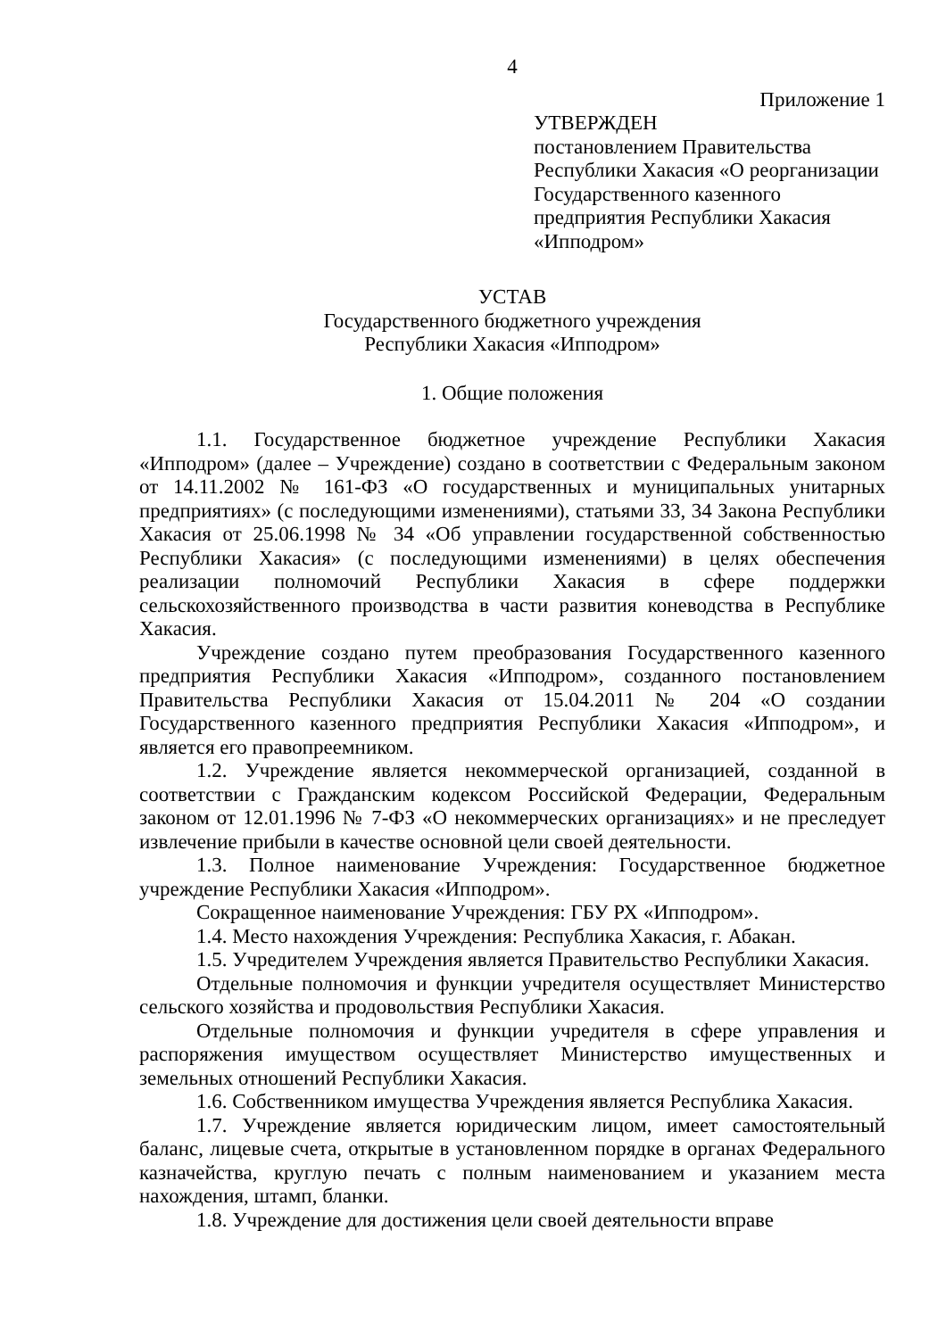4
Приложение 1
УТВЕРЖДЕН
постановлением Правительства Республики Хакасия «О реорганизации Государственного казенного предприятия Республики Хакасия «Ипподром»
УСТАВ
Государственного бюджетного учреждения
Республики Хакасия «Ипподром»
1. Общие положения
1.1. Государственное бюджетное учреждение Республики Хакасия «Ипподром» (далее – Учреждение) создано в соответствии с Федеральным законом от 14.11.2002 № 161-ФЗ «О государственных и муниципальных унитарных предприятиях» (с последующими изменениями), статьями 33, 34 Закона Республики Хакасия от 25.06.1998 № 34 «Об управлении государственной собственностью Республики Хакасия» (с последующими изменениями) в целях обеспечения реализации полномочий Республики Хакасия в сфере поддержки сельскохозяйственного производства в части развития коневодства в Республике Хакасия.
Учреждение создано путем преобразования Государственного казенного предприятия Республики Хакасия «Ипподром», созданного постановлением Правительства Республики Хакасия от 15.04.2011 № 204 «О создании Государственного казенного предприятия Республики Хакасия «Ипподром», и является его правопреемником.
1.2. Учреждение является некоммерческой организацией, созданной в соответствии с Гражданским кодексом Российской Федерации, Федеральным законом от 12.01.1996 № 7-ФЗ «О некоммерческих организациях» и не преследует извлечение прибыли в качестве основной цели своей деятельности.
1.3. Полное наименование Учреждения: Государственное бюджетное учреждение Республики Хакасия «Ипподром».
Сокращенное наименование Учреждения: ГБУ РХ «Ипподром».
1.4. Место нахождения Учреждения: Республика Хакасия, г. Абакан.
1.5. Учредителем Учреждения является Правительство Республики Хакасия.
Отдельные полномочия и функции учредителя осуществляет Министерство сельского хозяйства и продовольствия Республики Хакасия.
Отдельные полномочия и функции учредителя в сфере управления и распоряжения имуществом осуществляет Министерство имущественных и земельных отношений Республики Хакасия.
1.6. Собственником имущества Учреждения является Республика Хакасия.
1.7. Учреждение является юридическим лицом, имеет самостоятельный баланс, лицевые счета, открытые в установленном порядке в органах Федерального казначейства, круглую печать с полным наименованием и указанием места нахождения, штамп, бланки.
1.8. Учреждение для достижения цели своей деятельности вправе